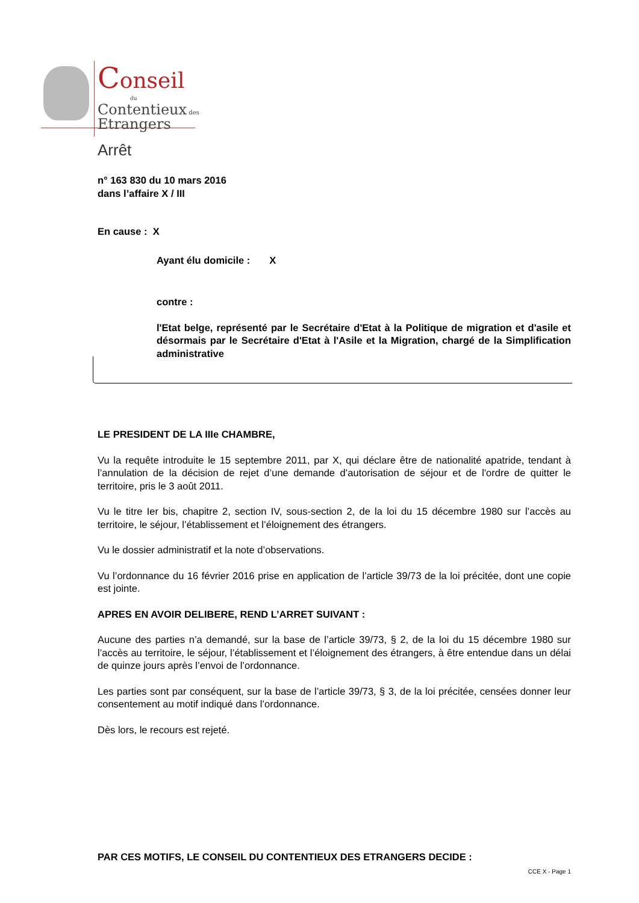Conseil
du
Contentieux des
Etrangers
Arrêt
n° 163 830 du 10 mars 2016
dans l’affaire X / III
En cause : X
Ayant élu domicile : X
contre :
l'Etat belge, représenté par le Secrétaire d'Etat à la Politique de migration et d'asile et désormais par le Secrétaire d'Etat à l'Asile et la Migration, chargé de la Simplification administrative
LE PRESIDENT DE LA IIIe CHAMBRE,
Vu la requête introduite le 15 septembre 2011, par X, qui déclare être de nationalité apatride, tendant à l’annulation de la décision de rejet d’une demande d’autorisation de séjour et de l'ordre de quitter le territoire, pris le 3 août 2011.
Vu le titre Ier bis, chapitre 2, section IV, sous-section 2, de la loi du 15 décembre 1980 sur l’accès au territoire, le séjour, l’établissement et l’éloignement des étrangers.
Vu le dossier administratif et la note d’observations.
Vu l’ordonnance du 16 février 2016 prise en application de l’article 39/73 de la loi précitée, dont une copie est jointe.
APRES EN AVOIR DELIBERE, REND L’ARRET SUIVANT :
Aucune des parties n’a demandé, sur la base de l’article 39/73, § 2, de la loi du 15 décembre 1980 sur l’accès au territoire, le séjour, l’établissement et l’éloignement des étrangers, à être entendue dans un délai de quinze jours après l’envoi de l’ordonnance.
Les parties sont par conséquent, sur la base de l’article 39/73, § 3, de la loi précitée, censées donner leur consentement au motif indiqué dans l’ordonnance.
Dès lors, le recours est rejeté.
PAR CES MOTIFS, LE CONSEIL DU CONTENTIEUX DES ETRANGERS DECIDE :
CCE X - Page 1